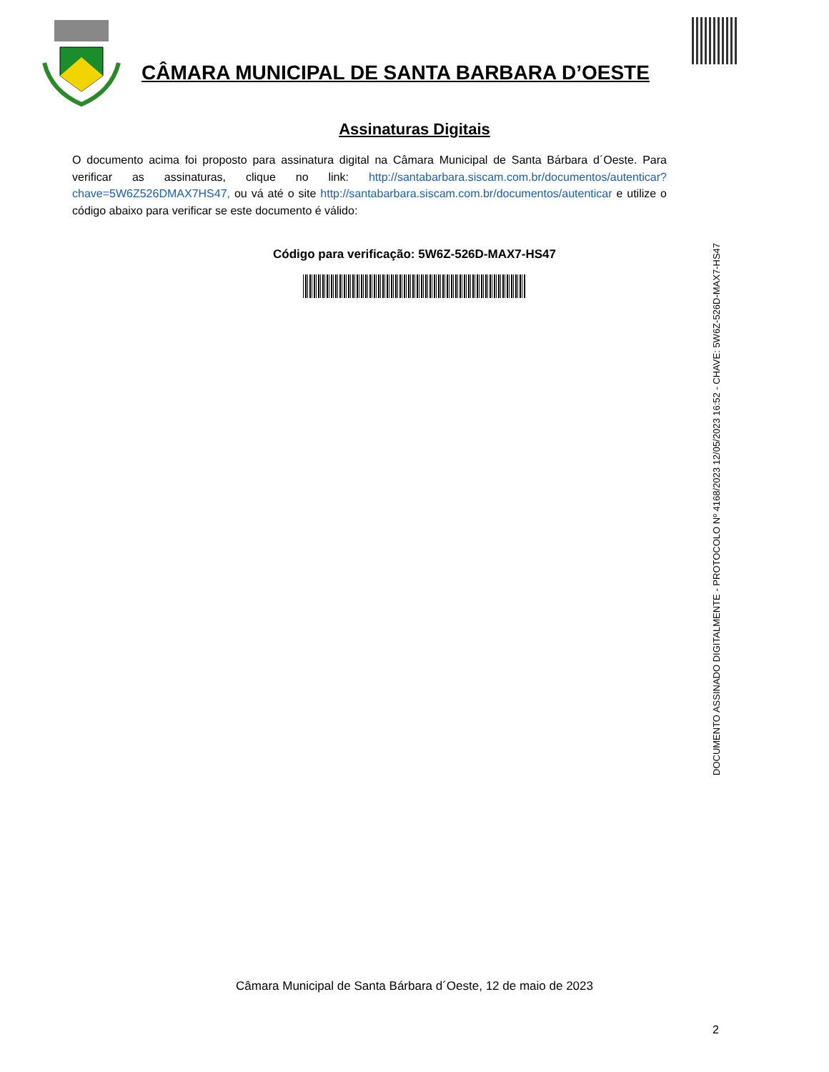CÂMARA MUNICIPAL DE SANTA BARBARA D’OESTE
Assinaturas Digitais
O documento acima foi proposto para assinatura digital na Câmara Municipal de Santa Bárbara d´Oeste. Para verificar as assinaturas, clique no link: http://santabarbara.siscam.com.br/documentos/autenticar?chave=5W6Z526DMAX7HS47, ou vá até o site http://santabarbara.siscam.com.br/documentos/autenticar e utilize o código abaixo para verificar se este documento é válido:
Código para verificação: 5W6Z-526D-MAX7-HS47
DOCUMENTO ASSINADO DIGITALMENTE - PROTOCOLO Nº 4168/2023 12/05/2023 16:52 - CHAVE: 5W6Z-526D-MAX7-HS47
Câmara Municipal de Santa Bárbara d´Oeste, 12 de maio de 2023
2